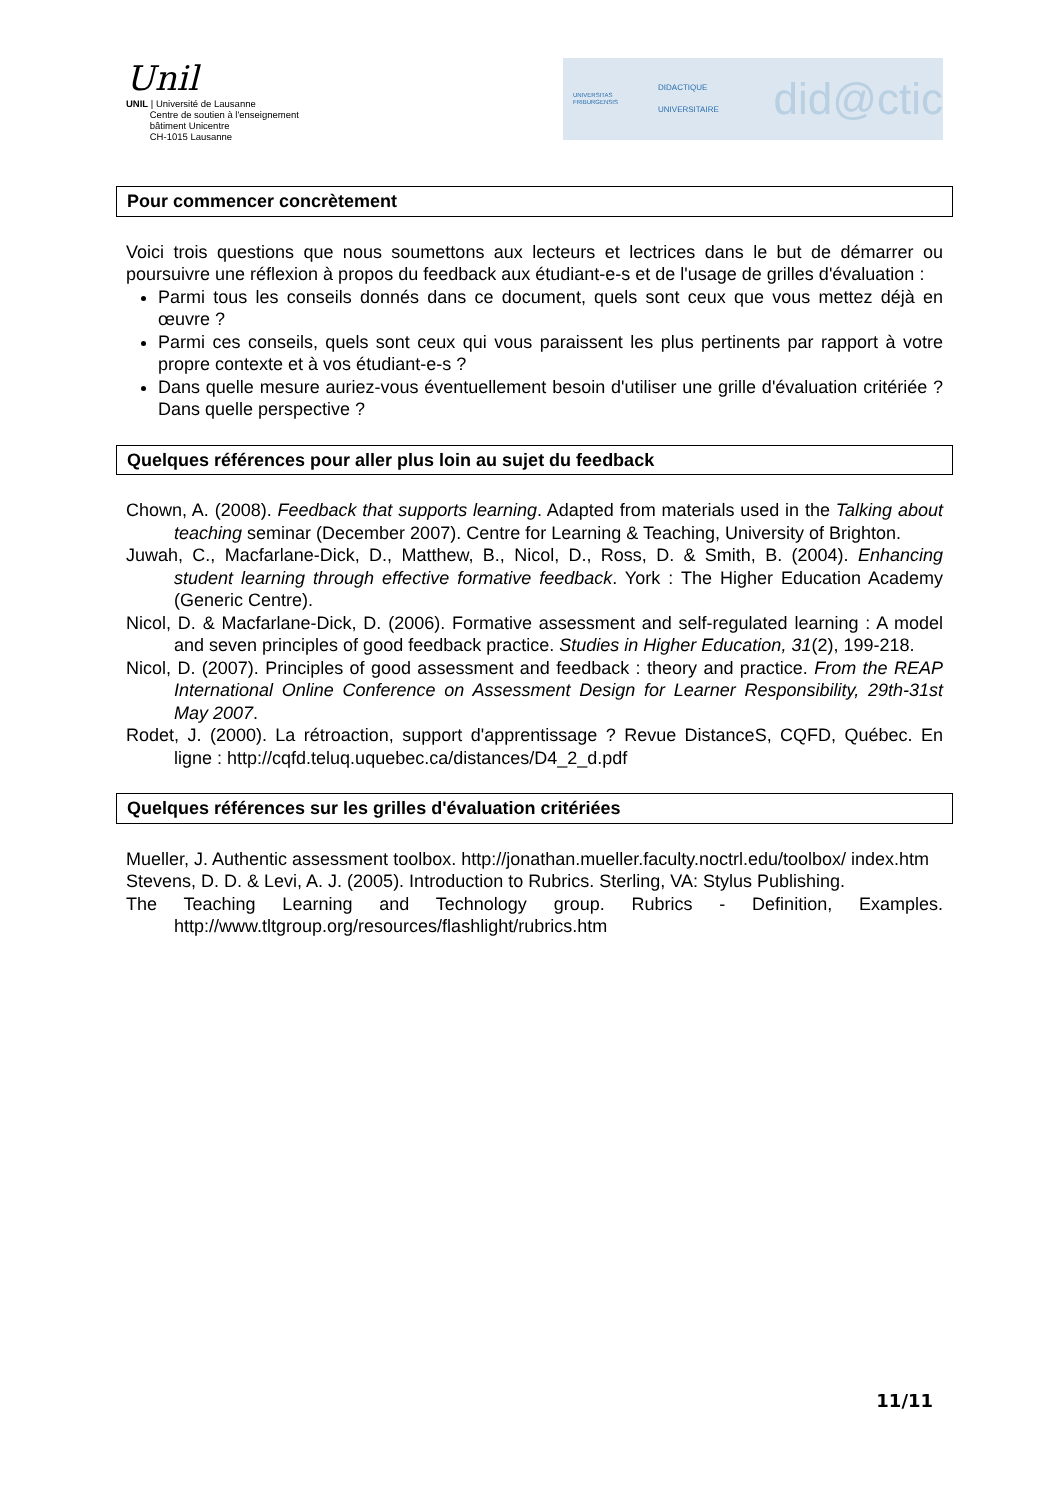Unil
UNIL | Université de Lausanne
Centre de soutien à l'enseignement
bâtiment Unicentre
CH-1015 Lausanne
UNIVERSITAS
FRIBURGENSIS
DIDACTIQUE UNIVERSITAIRE
did@ctic
Pour commencer concrètement
Voici trois questions que nous soumettons aux lecteurs et lectrices dans le but de démarrer ou poursuivre une réflexion à propos du feedback aux étudiant-e-s et de l'usage de grilles d'évaluation :
Parmi tous les conseils donnés dans ce document, quels sont ceux que vous mettez déjà en œuvre ?
Parmi ces conseils, quels sont ceux qui vous paraissent les plus pertinents par rapport à votre propre contexte et à vos étudiant-e-s ?
Dans quelle mesure auriez-vous éventuellement besoin d'utiliser une grille d'évaluation critériée ? Dans quelle perspective ?
Quelques références pour aller plus loin au sujet du feedback
Chown, A. (2008). Feedback that supports learning. Adapted from materials used in the Talking about teaching seminar (December 2007). Centre for Learning & Teaching, University of Brighton.
Juwah, C., Macfarlane-Dick, D., Matthew, B., Nicol, D., Ross, D. & Smith, B. (2004). Enhancing student learning through effective formative feedback. York : The Higher Education Academy (Generic Centre).
Nicol, D. & Macfarlane-Dick, D. (2006). Formative assessment and self-regulated learning : A model and seven principles of good feedback practice. Studies in Higher Education, 31(2), 199-218.
Nicol, D. (2007). Principles of good assessment and feedback : theory and practice. From the REAP International Online Conference on Assessment Design for Learner Responsibility, 29th-31st May 2007.
Rodet, J. (2000). La rétroaction, support d'apprentissage ? Revue DistanceS, CQFD, Québec. En ligne : http://cqfd.teluq.uquebec.ca/distances/D4_2_d.pdf
Quelques références sur les grilles d'évaluation critériées
Mueller, J. Authentic assessment toolbox. http://jonathan.mueller.faculty.noctrl.edu/toolbox/ index.htm
Stevens, D. D. & Levi, A. J. (2005). Introduction to Rubrics. Sterling, VA: Stylus Publishing.
The Teaching Learning and Technology group. Rubrics - Definition, Examples. http://www.tltgroup.org/resources/flashlight/rubrics.htm
11/11